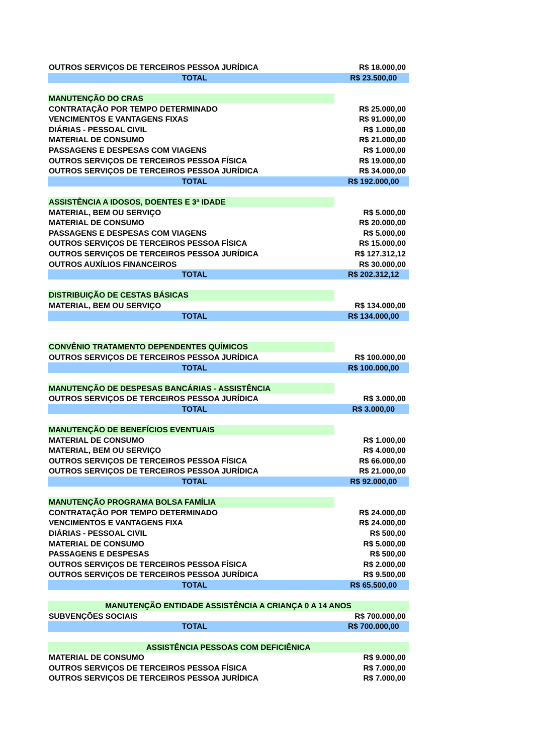| OUTROS SERVIÇOS DE TERCEIROS PESSOA JURÍDICA | | R$ 18.000,00 |
| TOTAL | | R$ 23.500,00 |
| MANUTENÇÃO DO CRAS | | |
| CONTRATAÇÃO POR TEMPO DETERMINADO | | R$ 25.000,00 |
| VENCIMENTOS E VANTAGENS FIXAS | | R$ 91.000,00 |
| DIÁRIAS - PESSOAL CIVIL | | R$ 1.000,00 |
| MATERIAL DE CONSUMO | | R$ 21.000,00 |
| PASSAGENS E DESPESAS COM VIAGENS | | R$ 1.000,00 |
| OUTROS SERVIÇOS DE TERCEIROS PESSOA FÍSICA | | R$ 19.000,00 |
| OUTROS SERVIÇOS DE TERCEIROS PESSOA JURÍDICA | | R$ 34.000,00 |
| TOTAL | | R$ 192.000,00 |
| ASSISTÊNCIA A IDOSOS, DOENTES E 3ª IDADE | | |
| MATERIAL, BEM OU SERVIÇO | | R$ 5.000,00 |
| MATERIAL DE CONSUMO | | R$ 20.000,00 |
| PASSAGENS E DESPESAS COM VIAGENS | | R$ 5.000,00 |
| OUTROS SERVIÇOS DE TERCEIROS PESSOA FÍSICA | | R$ 15.000,00 |
| OUTROS SERVIÇOS DE TERCEIROS PESSOA JURÍDICA | | R$ 127.312,12 |
| OUTROS AUXÍLIOS FINANCEIROS | | R$ 30.000,00 |
| TOTAL | | R$ 202.312,12 |
| DISTRIBUIÇÃO DE CESTAS BÁSICAS | | |
| MATERIAL, BEM OU SERVIÇO | | R$ 134.000,00 |
| TOTAL | | R$ 134.000,00 |
| CONVÊNIO TRATAMENTO DEPENDENTES QUÍMICOS | | |
| OUTROS SERVIÇOS DE TERCEIROS PESSOA JURÍDICA | | R$ 100.000,00 |
| TOTAL | | R$ 100.000,00 |
| MANUTENÇÃO DE DESPESAS BANCÁRIAS - ASSISTÊNCIA | | |
| OUTROS SERVIÇOS DE TERCEIROS PESSOA JURÍDICA | | R$ 3.000,00 |
| TOTAL | | R$ 3.000,00 |
| MANUTENÇÃO DE BENEFÍCIOS EVENTUAIS | | |
| MATERIAL DE CONSUMO | | R$ 1.000,00 |
| MATERIAL, BEM OU SERVIÇO | | R$ 4.000,00 |
| OUTROS SERVIÇOS DE TERCEIROS PESSOA FÍSICA | | R$ 66.000,00 |
| OUTROS SERVIÇOS DE TERCEIROS PESSOA JURÍDICA | | R$ 21.000,00 |
| TOTAL | | R$ 92.000,00 |
| MANUTENÇÃO PROGRAMA BOLSA FAMÍLIA | | |
| CONTRATAÇÃO POR TEMPO DETERMINADO | | R$ 24.000,00 |
| VENCIMENTOS E VANTAGENS FIXA | | R$ 24.000,00 |
| DIÁRIAS - PESSOAL CIVIL | | R$ 500,00 |
| MATERIAL DE CONSUMO | | R$ 5.000,00 |
| PASSAGENS E DESPESAS | | R$ 500,00 |
| OUTROS SERVIÇOS DE TERCEIROS PESSOA FÍSICA | | R$ 2.000,00 |
| OUTROS SERVIÇOS DE TERCEIROS PESSOA JURÍDICA | | R$ 9.500,00 |
| TOTAL | | R$ 65.500,00 |
| MANUTENÇÃO ENTIDADE ASSISTÊNCIA A CRIANÇA 0 A 14 ANOS | | |
| SUBVENÇÕES SOCIAIS | | R$ 700.000,00 |
| TOTAL | | R$ 700.000,00 |
| ASSISTÊNCIA PESSOAS COM DEFICIÊNICA | | |
| MATERIAL DE CONSUMO | | R$ 9.000,00 |
| OUTROS SERVIÇOS DE TERCEIROS PESSOA FÍSICA | | R$ 7.000,00 |
| OUTROS SERVIÇOS DE TERCEIROS PESSOA JURÍDICA | | R$ 7.000,00 |